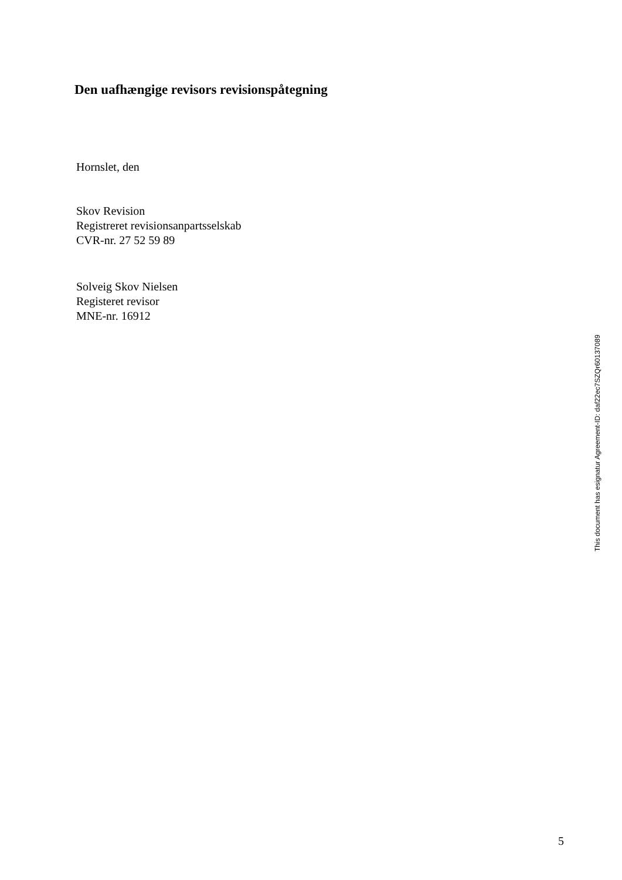Den uafhængige revisors revisionspåtegning
Hornslet, den
Skov Revision
Registreret revisionsanpartsselskab
CVR-nr. 27 52 59 89
Solveig Skov Nielsen
Registeret revisor
MNE-nr. 16912
This document has esignatur Agreement-ID: daf22ec7SZQr60137089
5